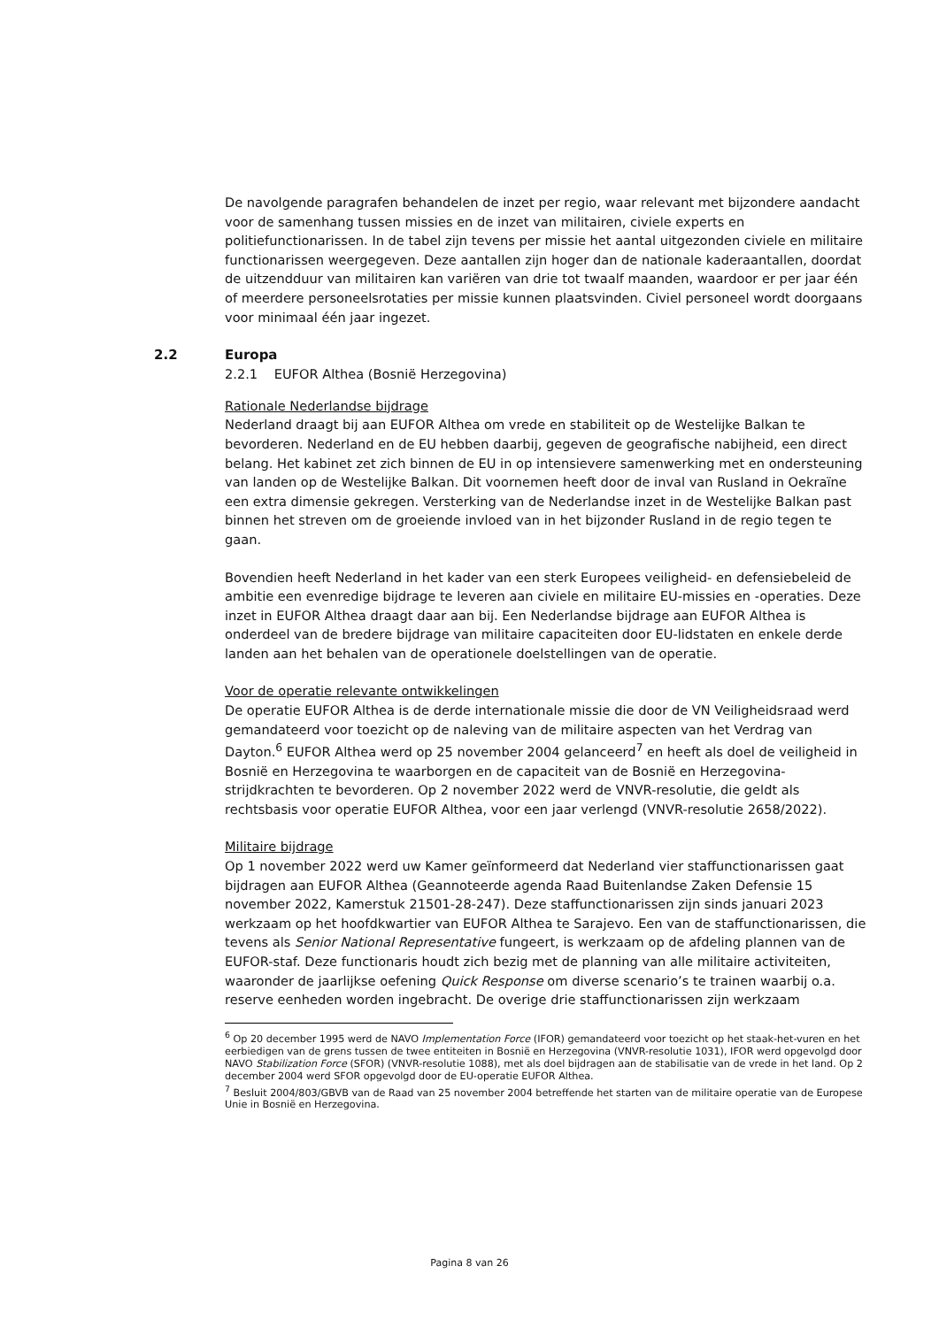De navolgende paragrafen behandelen de inzet per regio, waar relevant met bijzondere aandacht voor de samenhang tussen missies en de inzet van militairen, civiele experts en politiefunctionarissen. In de tabel zijn tevens per missie het aantal uitgezonden civiele en militaire functionarissen weergegeven. Deze aantallen zijn hoger dan de nationale kaderaantallen, doordat de uitzendduur van militairen kan variëren van drie tot twaalf maanden, waardoor er per jaar één of meerdere personeelsrotaties per missie kunnen plaatsvinden. Civiel personeel wordt doorgaans voor minimaal één jaar ingezet.
2.2 Europa
2.2.1 EUFOR Althea (Bosnië Herzegovina)
Rationale Nederlandse bijdrage
Nederland draagt bij aan EUFOR Althea om vrede en stabiliteit op de Westelijke Balkan te bevorderen. Nederland en de EU hebben daarbij, gegeven de geografische nabijheid, een direct belang. Het kabinet zet zich binnen de EU in op intensievere samenwerking met en ondersteuning van landen op de Westelijke Balkan. Dit voornemen heeft door de inval van Rusland in Oekraïne een extra dimensie gekregen. Versterking van de Nederlandse inzet in de Westelijke Balkan past binnen het streven om de groeiende invloed van in het bijzonder Rusland in de regio tegen te gaan.
Bovendien heeft Nederland in het kader van een sterk Europees veiligheid- en defensiebeleid de ambitie een evenredige bijdrage te leveren aan civiele en militaire EU-missies en -operaties. Deze inzet in EUFOR Althea draagt daar aan bij. Een Nederlandse bijdrage aan EUFOR Althea is onderdeel van de bredere bijdrage van militaire capaciteiten door EU-lidstaten en enkele derde landen aan het behalen van de operationele doelstellingen van de operatie.
Voor de operatie relevante ontwikkelingen
De operatie EUFOR Althea is de derde internationale missie die door de VN Veiligheidsraad werd gemandateerd voor toezicht op de naleving van de militaire aspecten van het Verdrag van Dayton.<sup>6</sup> EUFOR Althea werd op 25 november 2004 gelanceerd<sup>7</sup> en heeft als doel de veiligheid in Bosnië en Herzegovina te waarborgen en de capaciteit van de Bosnië en Herzegovina-strijdkrachten te bevorderen. Op 2 november 2022 werd de VNVR-resolutie, die geldt als rechtsbasis voor operatie EUFOR Althea, voor een jaar verlengd (VNVR-resolutie 2658/2022).
Militaire bijdrage
Op 1 november 2022 werd uw Kamer geïnformeerd dat Nederland vier staffunctionarissen gaat bijdragen aan EUFOR Althea (Geannoteerde agenda Raad Buitenlandse Zaken Defensie 15 november 2022, Kamerstuk 21501-28-247). Deze staffunctionarissen zijn sinds januari 2023 werkzaam op het hoofdkwartier van EUFOR Althea te Sarajevo. Een van de staffunctionarissen, die tevens als Senior National Representative fungeert, is werkzaam op de afdeling plannen van de EUFOR-staf. Deze functionaris houdt zich bezig met de planning van alle militaire activiteiten, waaronder de jaarlijkse oefening Quick Response om diverse scenario’s te trainen waarbij o.a. reserve eenheden worden ingebracht. De overige drie staffunctionarissen zijn werkzaam
<sup>6</sup> Op 20 december 1995 werd de NAVO Implementation Force (IFOR) gemandateerd voor toezicht op het staak-het-vuren en het eerbiedigen van de grens tussen de twee entiteiten in Bosnië en Herzegovina (VNVR-resolutie 1031), IFOR werd opgevolgd door NAVO Stabilization Force (SFOR) (VNVR-resolutie 1088), met als doel bijdragen aan de stabilisatie van de vrede in het land. Op 2 december 2004 werd SFOR opgevolgd door de EU-operatie EUFOR Althea.
<sup>7</sup> Besluit 2004/803/GBVB van de Raad van 25 november 2004 betreffende het starten van de militaire operatie van de Europese Unie in Bosnië en Herzegovina.
Pagina 8 van 26